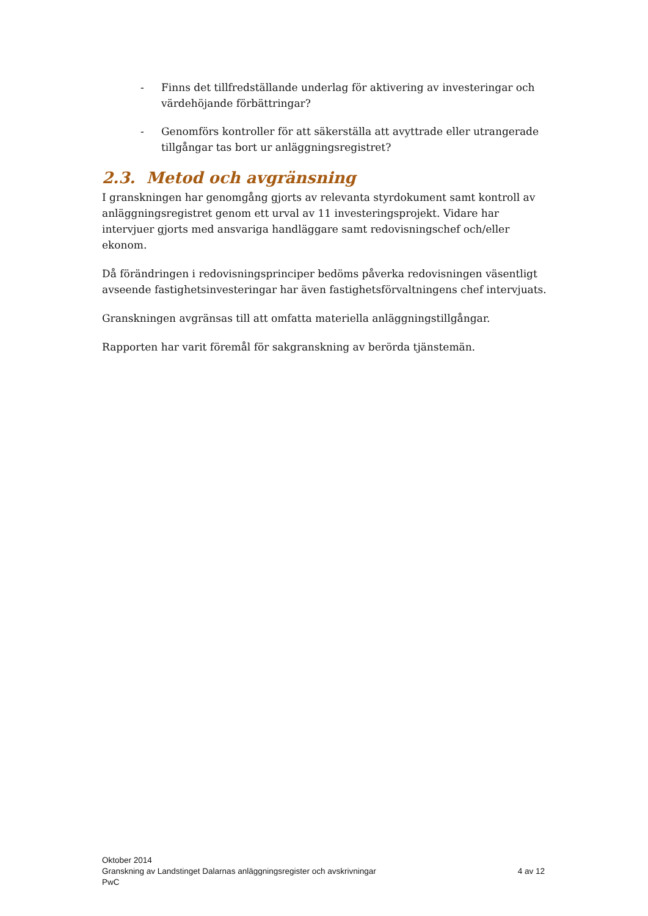- Finns det tillfredställande underlag för aktivering av investeringar och värdehöjande förbättringar?
- Genomförs kontroller för att säkerställa att avyttrade eller utrangerade tillgångar tas bort ur anläggningsregistret?
2.3. Metod och avgränsning
I granskningen har genomgång gjorts av relevanta styrdokument samt kontroll av anläggningsregistret genom ett urval av 11 investeringsprojekt. Vidare har intervjuer gjorts med ansvariga handläggare samt redovisningschef och/eller ekonom.
Då förändringen i redovisningsprinciper bedöms påverka redovisningen väsentligt avseende fastighetsinvesteringar har även fastighetsförvaltningens chef intervjuats.
Granskningen avgränsas till att omfatta materiella anläggningstillgångar.
Rapporten har varit föremål för sakgranskning av berörda tjänstemän.
Oktober 2014
Granskning av Landstinget Dalarnas anläggningsregister och avskrivningar 4 av 12
PwC